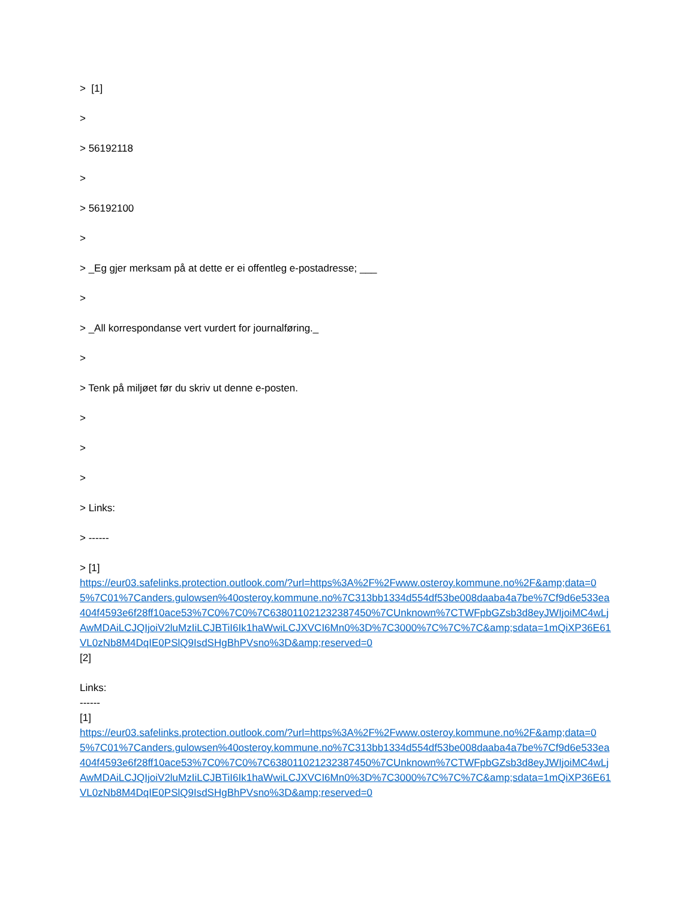> [1]
>
> 56192118
>
> 56192100
>
> _Eg gjer merksam på at dette er ei offentleg e-postadresse; ___
>
> _All korrespondanse vert vurdert for journalføring._
>
> Tenk på miljøet før du skriv ut denne e-posten.
>
>
>
> Links:
> ------
> [1]
https://eur03.safelinks.protection.outlook.com/?url=https%3A%2F%2Fwww.osteroy.kommune.no%2F&amp;data=05%7C01%7Canders.gulowsen%40osteroy.kommune.no%7C313bb1334d554df53be008daaba4a7be%7Cf9d6e533ea404f4593e6f28ff10ace53%7C0%7C0%7C638011021232387450%7CUnknown%7CTWFpbGZsb3d8eyJWIjoiMC4wLjAwMDAiLCJQIjoiV2luMzIiLCJBTiI6Ik1haWwiLCJXVCI6Mn0%3D%7C3000%7C%7C%7C&amp;sdata=1mQiXP36E61VL0zNb8M4DqIE0PSlQ9IsdSHgBhPVsno%3D&amp;reserved=0
[2]
Links:
------
[1]
https://eur03.safelinks.protection.outlook.com/?url=https%3A%2F%2Fwww.osteroy.kommune.no%2F&amp;data=05%7C01%7Canders.gulowsen%40osteroy.kommune.no%7C313bb1334d554df53be008daaba4a7be%7Cf9d6e533ea404f4593e6f28ff10ace53%7C0%7C0%7C638011021232387450%7CUnknown%7CTWFpbGZsb3d8eyJWIjoiMC4wLjAwMDAiLCJQIjoiV2luMzIiLCJBTiI6Ik1haWwiLCJXVCI6Mn0%3D%7C3000%7C%7C%7C&amp;sdata=1mQiXP36E61VL0zNb8M4DqIE0PSlQ9IsdSHgBhPVsno%3D&amp;reserved=0